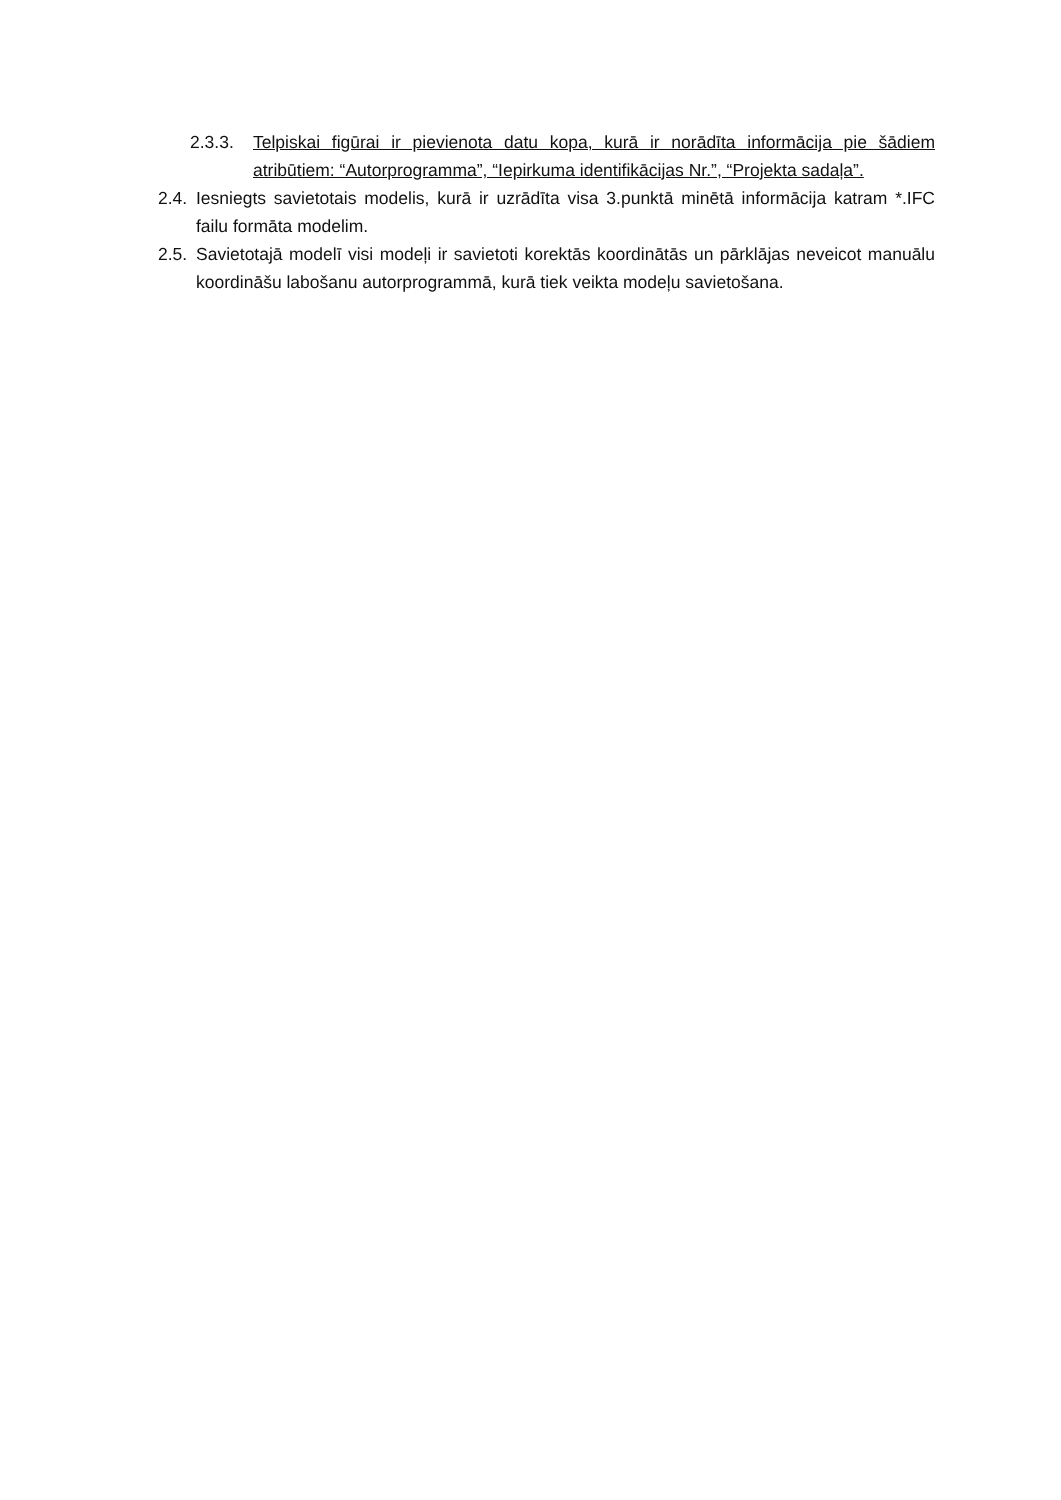2.3.3. Telpiskai figūrai ir pievienota datu kopa, kurā ir norādīta informācija pie šādiem atribūtiem: “Autorprogramma”, “Iepirkuma identifikācijas Nr.”, “Projekta sadaļa”.
2.4. Iesniegts savietotais modelis, kurā ir uzrādīta visa 3.punktā minētā informācija katram *.IFC failu formāta modelim.
2.5. Savietotajā modelī visi modeļi ir savietoti korektās koordinātās un pārklājas neveicot manuālu koordināšu labošanu autorprogrammā, kurā tiek veikta modeļu savietošana.